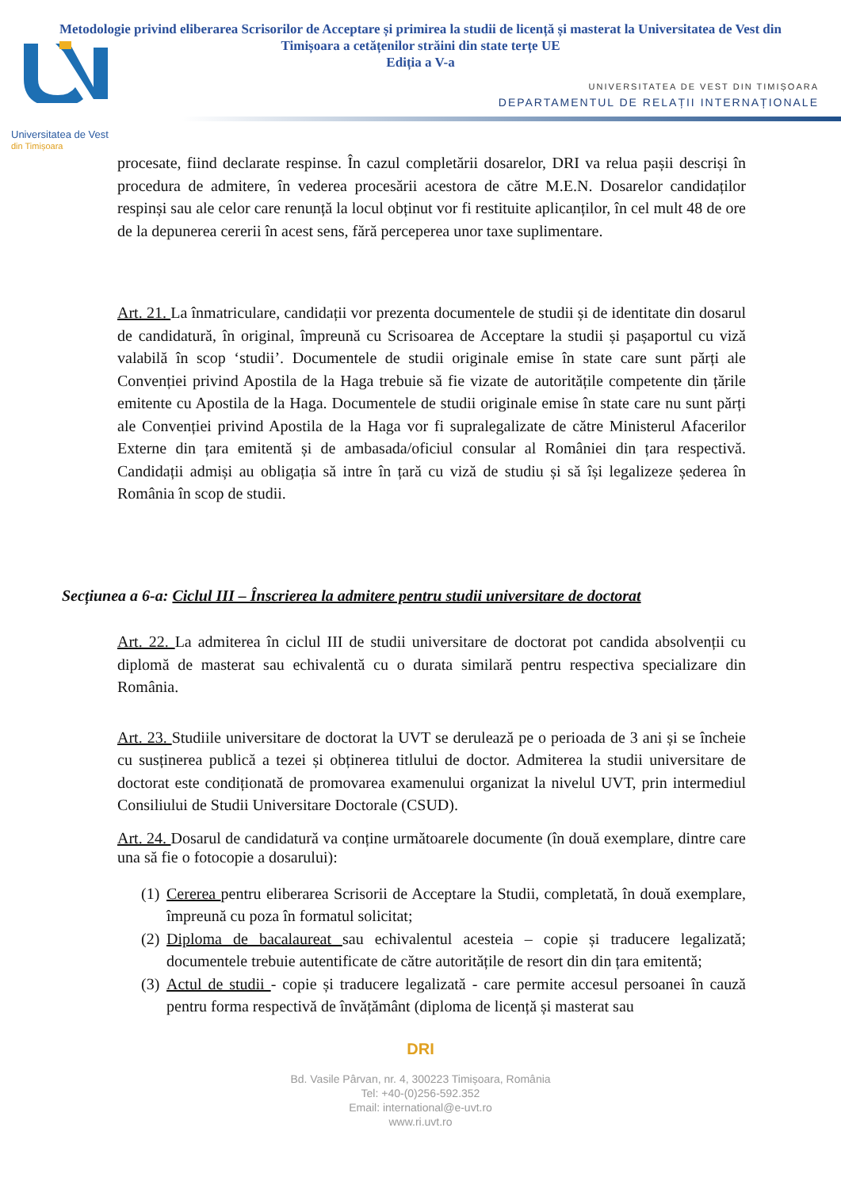Metodologie privind eliberarea Scrisorilor de Acceptare și primirea la studii de licență și masterat la Universitatea de Vest din Timișoara a cetățenilor străini din state terțe UE
Ediția a V-a
UNIVERSITATEA DE VEST DIN TIMIȘOARA
DEPARTAMENTUL DE RELAȚII INTERNAȚIONALE
Universitatea de Vest
din Timișoara
procesate, fiind declarate respinse. În cazul completării dosarelor, DRI va relua pașii descriși în procedura de admitere, în vederea procesării acestora de către M.E.N. Dosarelor candidaților respinși sau ale celor care renunță la locul obținut vor fi restituite aplicanților, în cel mult 48 de ore de la depunerea cererii în acest sens, fără perceperea unor taxe suplimentare.
Art. 21. La înmatriculare, candidații vor prezenta documentele de studii și de identitate din dosarul de candidatură, în original, împreună cu Scrisoarea de Acceptare la studii și pașaportul cu viză valabilă în scop ‘studii’. Documentele de studii originale emise în state care sunt părți ale Convenției privind Apostila de la Haga trebuie să fie vizate de autoritățile competente din țările emitente cu Apostila de la Haga. Documentele de studii originale emise în state care nu sunt părți ale Convenției privind Apostila de la Haga vor fi supralegalizate de către Ministerul Afacerilor Externe din țara emitentă și de ambasada/oficiul consular al României din țara respectivă. Candidații admiși au obligația să intre în țară cu viză de studiu și să își legalizeze șederea în România în scop de studii.
Secțiunea a 6-a: Ciclul III – Înscrierea la admitere pentru studii universitare de doctorat
Art. 22. La admiterea în ciclul III de studii universitare de doctorat pot candida absolvenții cu diplomă de masterat sau echivalentă cu o durata similară pentru respectiva specializare din România.
Art. 23. Studiile universitare de doctorat la UVT se derulează pe o perioada de 3 ani și se încheie cu susținerea publică a tezei și obținerea titlului de doctor. Admiterea la studii universitare de doctorat este condiționată de promovarea examenului organizat la nivelul UVT, prin intermediul Consiliului de Studii Universitare Doctorale (CSUD).
Art. 24. Dosarul de candidatură va conține următoarele documente (în două exemplare, dintre care una să fie o fotocopie a dosarului):
(1) Cererea pentru eliberarea Scrisorii de Acceptare la Studii, completată, în două exemplare, împreună cu poza în formatul solicitat;
(2) Diploma de bacalaureat sau echivalentul acesteia – copie și traducere legalizată; documentele trebuie autentificate de către autoritățile de resort din din țara emitentă;
(3) Actul de studii - copie și traducere legalizată - care permite accesul persoanei în cauză pentru forma respectivă de învățământ (diploma de licență și masterat sau
DRI
Bd. Vasile Pârvan, nr. 4, 300223 Timișoara, România
Tel: +40-(0)256-592.352
Email: international@e-uvt.ro
www.ri.uvt.ro